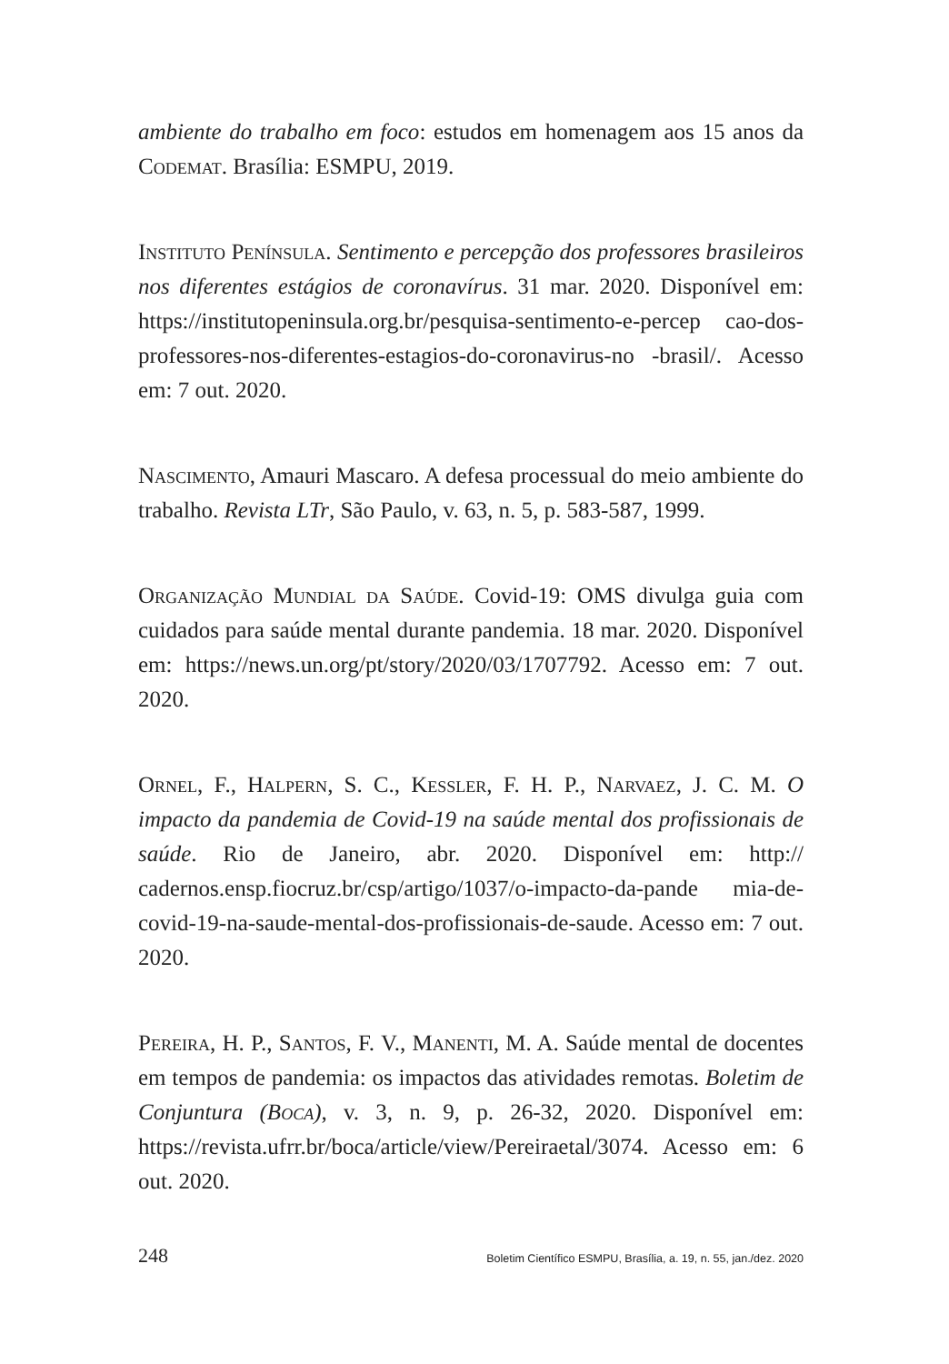ambiente do trabalho em foco: estudos em homenagem aos 15 anos da Codemat. Brasília: ESMPU, 2019.
Instituto Península. Sentimento e percepção dos professores brasileiros nos diferentes estágios de coronavírus. 31 mar. 2020. Disponível em: https://institutopeninsula.org.br/pesquisa-sentimento-e-percep cao-dos-professores-nos-diferentes-estagios-do-coronavirus-no -brasil/. Acesso em: 7 out. 2020.
Nascimento, Amauri Mascaro. A defesa processual do meio ambiente do trabalho. Revista LTr, São Paulo, v. 63, n. 5, p. 583-587, 1999.
Organização Mundial da Saúde. Covid-19: OMS divulga guia com cuidados para saúde mental durante pandemia. 18 mar. 2020. Disponível em: https://news.un.org/pt/story/2020/03/1707792. Acesso em: 7 out. 2020.
Ornel, F., Halpern, S. C., Kessler, F. H. P., Narvaez, J. C. M. O impacto da pandemia de Covid-19 na saúde mental dos profissionais de saúde. Rio de Janeiro, abr. 2020. Disponível em: http:// cadernos.ensp.fiocruz.br/csp/artigo/1037/o-impacto-da-pande mia-de-covid-19-na-saude-mental-dos-profissionais-de-saude. Acesso em: 7 out. 2020.
Pereira, H. P., Santos, F. V., Manenti, M. A. Saúde mental de docentes em tempos de pandemia: os impactos das atividades remotas. Boletim de Conjuntura (Boca), v. 3, n. 9, p. 26-32, 2020. Disponível em: https://revista.ufrr.br/boca/article/view/Pereiraetal/3074. Acesso em: 6 out. 2020.
248 Boletim Científico ESMPU, Brasília, a. 19, n. 55, jan./dez. 2020